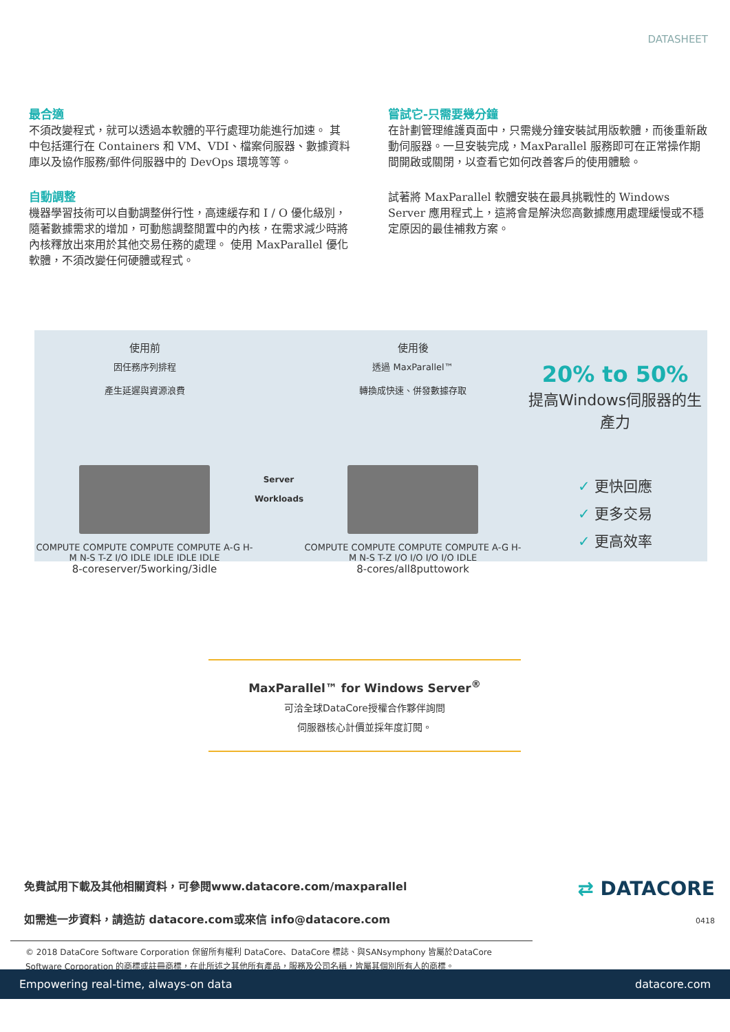DATASHEET
最合適
不須改變程式，就可以透過本軟體的平行處理功能進行加速。 其中包括運行在 Containers 和 VM、VDI、檔案伺服器、數據資料庫以及協作服務/郵件伺服器中的 DevOps 環境等等。
自動調整
機器學習技術可以自動調整併行性，高速緩存和 I / O 優化級別，隨著數據需求的增加，可動態調整閒置中的內核，在需求減少時將內核釋放出來用於其他交易任務的處理。 使用 MaxParallel 優化軟體，不須改變任何硬體或程式。
嘗試它-只需要幾分鐘
在計劃管理維護頁面中，只需幾分鐘安裝試用版軟體，而後重新啟動伺服器。一旦安裝完成，MaxParallel 服務即可在正常操作期間開啟或關閉，以查看它如何改善客戶的使用體驗。
試著將 MaxParallel 軟體安裝在最具挑戰性的 Windows Server 應用程式上，這將會是解決您高數據應用處理緩慢或不穩定原因的最佳補救方案。
使用前
因任務序列排程
產生延遲與資源浪費
COMPUTE COMPUTE COMPUTE COMPUTE A-G H-M N-S T-Z I/O IDLE IDLE IDLE IDLE
8-coreserver/5working/3idle
Server
Workloads
使用後
透過 MaxParallel™
轉換成快速、併發數據存取
COMPUTE COMPUTE COMPUTE COMPUTE A-G H-M N-S T-Z I/O I/O I/O I/O IDLE
8-cores/all8puttowork
20% to 50%
提高Windows伺服器的生產力
✓ 更快回應
✓ 更多交易
✓ 更高效率
MaxParallel™ for Windows Server<sup>®</sup>
可洽全球DataCore授權合作夥伴詢問
伺服器核心計價並採年度訂閱。
免費試用下載及其他相關資料，可參閱www.datacore.com/maxparallel
如需進一步資料，請造訪 datacore.com或來信 info@datacore.com
⇄ DATACORE
0418
© 2018 DataCore Software Corporation 保留所有權利 DataCore、DataCore 標誌、與SANsymphony 皆屬於DataCore Software Corporation 的商標或註冊商標，在此所述之其他所有產品，服務及公司名稱，皆屬其個別所有人的商標。
Empowering real-time, always-on data datacore.com